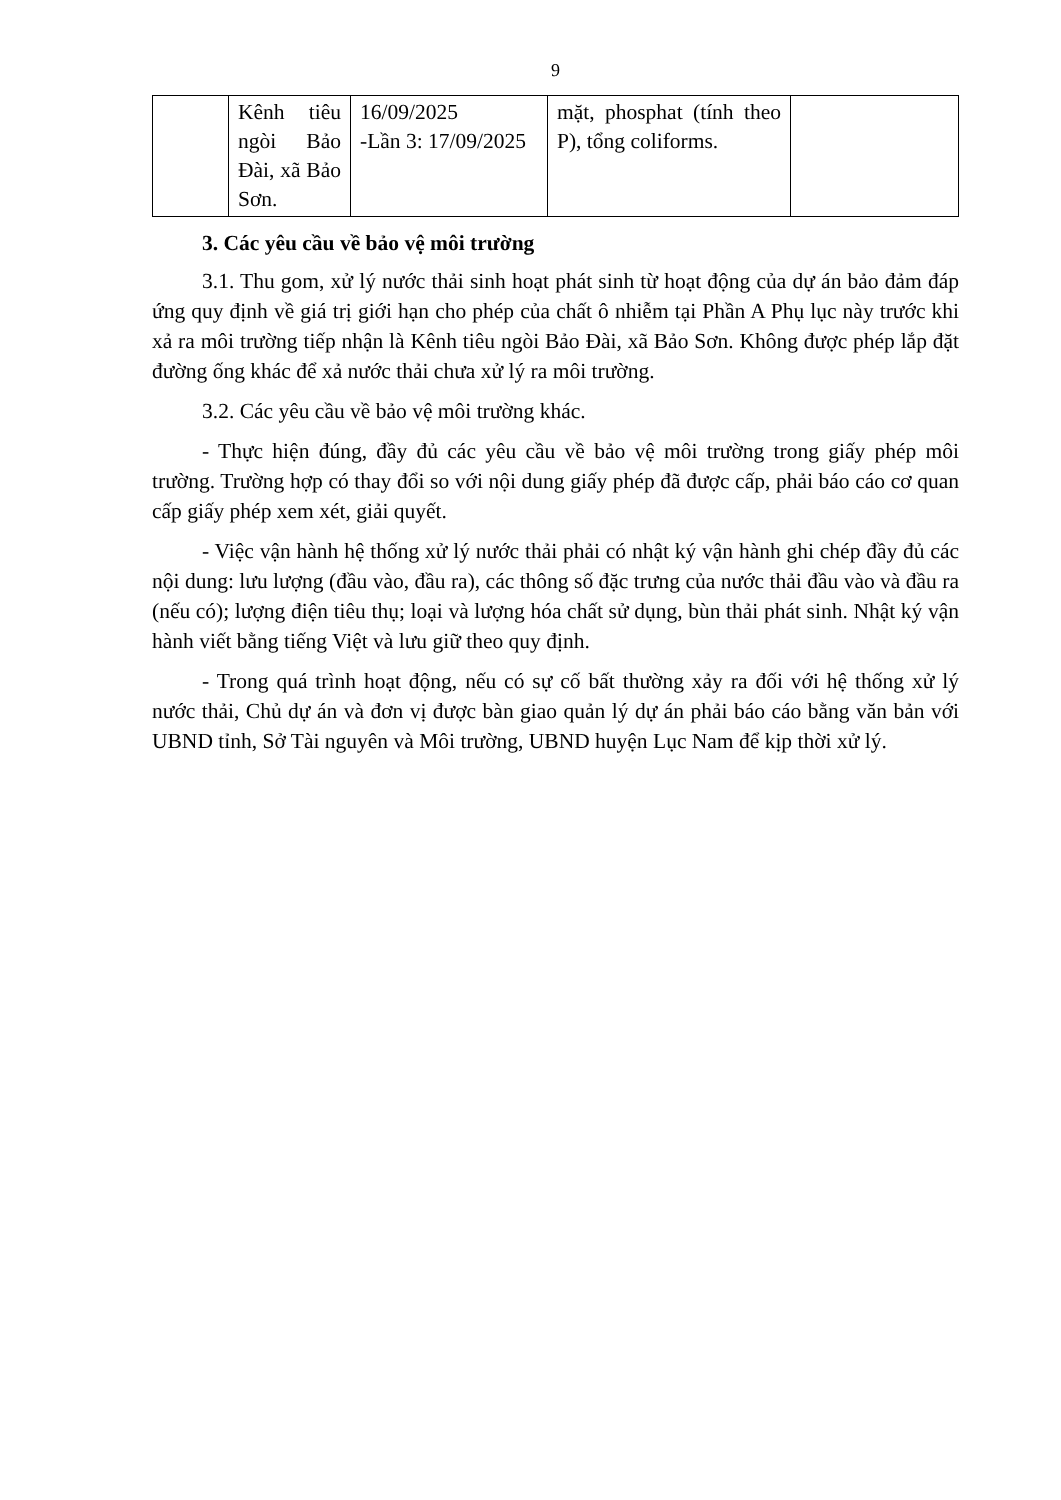9
| | Kênh tiêu ngòi Bảo Đài, xã Bảo Sơn. | 16/09/2025 -Lần 3: 17/09/2025 | mặt, phosphat (tính theo P), tổng coliforms. | |
3. Các yêu cầu về bảo vệ môi trường
3.1. Thu gom, xử lý nước thải sinh hoạt phát sinh từ hoạt động của dự án bảo đảm đáp ứng quy định về giá trị giới hạn cho phép của chất ô nhiễm tại Phần A Phụ lục này trước khi xả ra môi trường tiếp nhận là Kênh tiêu ngòi Bảo Đài, xã Bảo Sơn. Không được phép lắp đặt đường ống khác để xả nước thải chưa xử lý ra môi trường.
3.2. Các yêu cầu về bảo vệ môi trường khác.
- Thực hiện đúng, đầy đủ các yêu cầu về bảo vệ môi trường trong giấy phép môi trường. Trường hợp có thay đổi so với nội dung giấy phép đã được cấp, phải báo cáo cơ quan cấp giấy phép xem xét, giải quyết.
- Việc vận hành hệ thống xử lý nước thải phải có nhật ký vận hành ghi chép đầy đủ các nội dung: lưu lượng (đầu vào, đầu ra), các thông số đặc trưng của nước thải đầu vào và đầu ra (nếu có); lượng điện tiêu thụ; loại và lượng hóa chất sử dụng, bùn thải phát sinh. Nhật ký vận hành viết bằng tiếng Việt và lưu giữ theo quy định.
- Trong quá trình hoạt động, nếu có sự cố bất thường xảy ra đối với hệ thống xử lý nước thải, Chủ dự án và đơn vị được bàn giao quản lý dự án phải báo cáo bằng văn bản với UBND tỉnh, Sở Tài nguyên và Môi trường, UBND huyện Lục Nam để kịp thời xử lý.